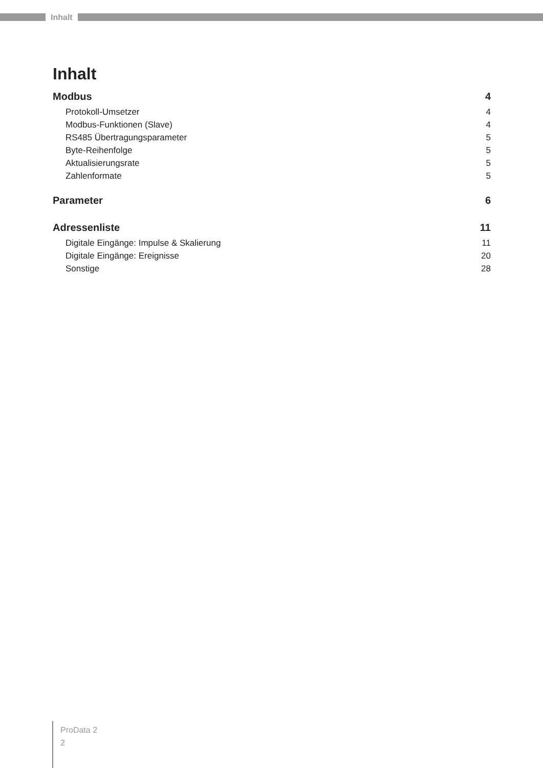Inhalt
Inhalt
Modbus 4
Protokoll-Umsetzer 4
Modbus-Funktionen (Slave) 4
RS485 Übertragungsparameter 5
Byte-Reihenfolge 5
Aktualisierungsrate 5
Zahlenformate 5
Parameter 6
Adressenliste 11
Digitale Eingänge: Impulse & Skalierung 11
Digitale Eingänge: Ereignisse 20
Sonstige 28
ProData 2
2